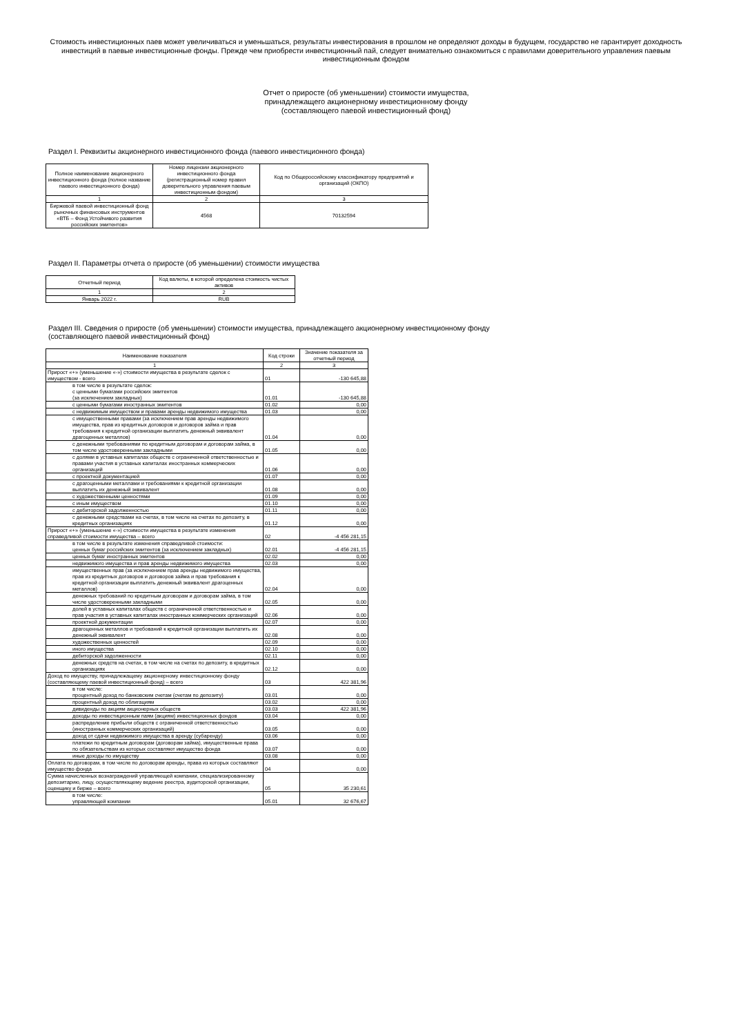Стоимость инвестиционных паев может увеличиваться и уменьшаться, результаты инвестирования в прошлом не определяют доходы в будущем, государство не гарантирует доходность инвестиций в паевые инвестиционные фонды. Прежде чем приобрести инвестиционный пай, следует внимательно ознакомиться с правилами доверительного управления паевым инвестиционным фондом
Отчет о приросте (об уменьшении) стоимости имущества,
принадлежащего акционерному инвестиционному фонду
(составляющего паевой инвестиционный фонд)
Раздел I. Реквизиты акционерного инвестиционного фонда (паевого инвестиционного фонда)
| Полное наименование акционерного инвестиционного фонда (полное название паевого инвестиционного фонда) | Номер лицензии акционерного инвестиционного фонда (регистрационный номер правил доверительного управления паевым инвестиционным фондом) | Код по Общероссийскому классификатору предприятий и организаций (ОКПО) |
| --- | --- | --- |
| 1 | 2 | 3 |
| Биржевой паевой инвестиционный фонд рыночных финансовых инструментов «ВТБ – Фонд Устойчивого развития российских эмитентов» | 4568 | 70132594 |
Раздел II. Параметры отчета о приросте (об уменьшении) стоимости имущества
| Отчетный период | Код валюты, в которой определена стоимость чистых активов |
| --- | --- |
| 1 | 2 |
| Январь 2022 г. | RUB |
Раздел III. Сведения о приросте (об уменьшении) стоимости имущества, принадлежащего акционерному инвестиционному фонду
(составляющего паевой инвестиционный фонд)
| Наименование показателя | Код строки | Значение показателя за отчетный период |
| --- | --- | --- |
| 1 | 2 | 3 |
| Прирост «+» (уменьшение «-») стоимости имущества в результате сделок с имуществом - всего | 01 | -130 645,88 |
| в том числе в результате сделок: с ценными бумагами российских эмитентов (за исключением закладных) | 01.01 | -130 645,88 |
| с ценными бумагами иностранных эмитентов | 01.02 | 0,00 |
| с недвижимым имуществом и правами аренды недвижимого имущества | 01.03 | 0,00 |
| с имущественными правами (за исключением прав аренды недвижимого имущества, прав из кредитных договоров и договоров займа и прав требования к кредитной организации выплатить денежный эквивалент драгоценных металлов) | 01.04 | 0,00 |
| с денежными требованиями по кредитным договорам и договорам займа, в том числе удостоверенными закладными | 01.05 | 0,00 |
| с долями в уставных капиталах обществ с ограниченной ответственностью и правами участия в уставных капиталах иностранных коммерческих организаций | 01.06 | 0,00 |
| с проектной документацией | 01.07 | 0,00 |
| с драгоценными металлами и требованиями к кредитной организации выплатить их денежный эквивалент | 01.08 | 0,00 |
| с художественными ценностями | 01.09 | 0,00 |
| с иным имуществом | 01.10 | 0,00 |
| с дебиторской задолженностью | 01.11 | 0,00 |
| с денежными средствами на счетах, в том числе на счетах по депозиту, в кредитных организациях | 01.12 | 0,00 |
| Прирост «+» (уменьшение «-») стоимости имущества в результате изменения справедливой стоимости имущества – всего | 02 | -4 456 281,15 |
| в том числе в результате изменения справедливой стоимости: ценных бумаг российских эмитентов (за исключением закладных) | 02.01 | -4 456 281,15 |
| ценных бумаг иностранных эмитентов | 02.02 | 0,00 |
| недвижимого имущества и прав аренды недвижимого имущества | 02.03 | 0,00 |
| имущественных прав (за исключением прав аренды недвижимого имущества, прав из кредитных договоров и договоров займа и прав требования к кредитной организации выплатить денежный эквивалент драгоценных металлов) | 02.04 | 0,00 |
| денежных требований по кредитным договорам и договорам займа, в том числе удостоверенными закладными | 02.05 | 0,00 |
| долей в уставных капиталах обществ с ограниченной ответственностью и прав участия в уставных капиталах иностранных коммерческих организаций | 02.06 | 0,00 |
| проектной документации | 02.07 | 0,00 |
| драгоценных металлов и требований к кредитной организации выплатить их денежный эквивалент | 02.08 | 0,00 |
| художественных ценностей | 02.09 | 0,00 |
| иного имущества | 02.10 | 0,00 |
| дебиторской задолженности | 02.11 | 0,00 |
| денежных средств на счетах, в том числе на счетах по депозиту, в кредитных организациях | 02.12 | 0,00 |
| Доход по имуществу, принадлежащему акционерному инвестиционному фонду (составляющему паевой инвестиционный фонд) – всего | 03 | 422 381,96 |
| в том числе: процентный доход по банковским счетам (счетам по депозиту) | 03.01 | 0,00 |
| процентный доход по облигациям | 03.02 | 0,00 |
| дивиденды по акциям акционерных обществ | 03.03 | 422 381,96 |
| доходы по инвестиционным паям (акциям) инвестиционных фондов | 03.04 | 0,00 |
| распределение прибыли обществ с ограниченной ответственностью (иностранных коммерческих организаций) | 03.05 | 0,00 |
| доход от сдачи недвижимого имущества в аренду (субаренду) | 03.06 | 0,00 |
| платежи по кредитным договорам (договорам займа), имущественные права по обязательствам из которых составляют имущество фонда | 03.07 | 0,00 |
| иные доходы по имуществу | 03.08 | 0,00 |
| Оплата по договорам, в том числе по договорам аренды, права из которых составляют имущество фонда | 04 | 0,00 |
| Сумма начисленных вознаграждений управляющей компании, специализированному депозитарию, лицу, осуществляющему ведение реестра, аудиторской организации, оценщику и бирже – всего | 05 | 35 230,61 |
| в том числе: управляющей компании | 05.01 | 32 676,67 |